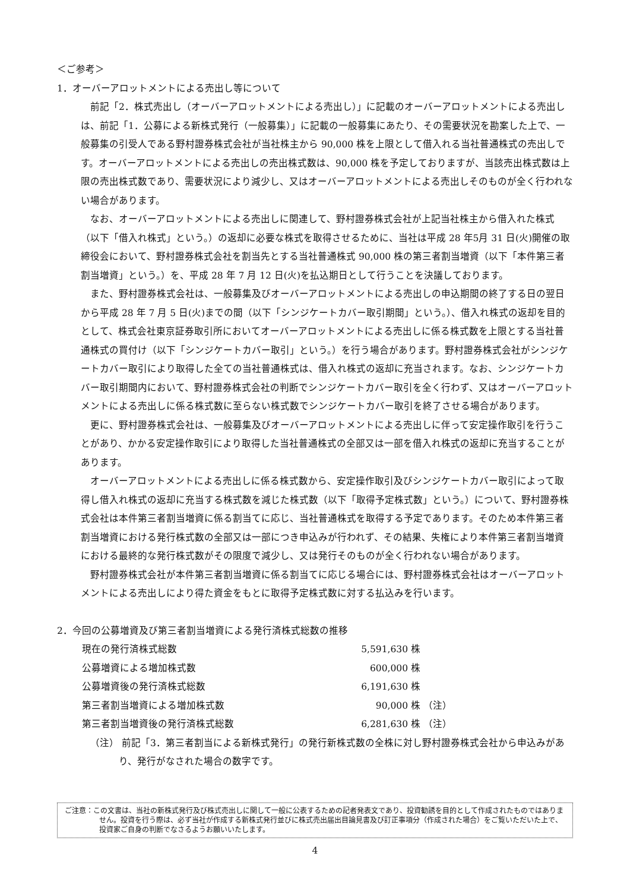＜ご参考＞
1．オーバーアロットメントによる売出し等について
前記「2．株式売出し（オーバーアロットメントによる売出し）」に記載のオーバーアロットメントによる売出しは、前記「1．公募による新株式発行（一般募集）」に記載の一般募集にあたり、その需要状況を勘案した上で、一般募集の引受人である野村證券株式会社が当社株主から 90,000 株を上限として借入れる当社普通株式の売出しです。オーバーアロットメントによる売出しの売出株式数は、90,000 株を予定しておりますが、当該売出株式数は上限の売出株式数であり、需要状況により減少し、又はオーバーアロットメントによる売出しそのものが全く行われない場合があります。
なお、オーバーアロットメントによる売出しに関連して、野村證券株式会社が上記当社株主から借入れた株式（以下「借入れ株式」という。）の返却に必要な株式を取得させるために、当社は平成 28 年5月 31 日(火)開催の取締役会において、野村證券株式会社を割当先とする当社普通株式 90,000 株の第三者割当増資（以下「本件第三者割当増資」という。）を、平成 28 年 7 月 12 日(火)を払込期日として行うことを決議しております。
また、野村證券株式会社は、一般募集及びオーバーアロットメントによる売出しの申込期間の終了する日の翌日から平成 28 年 7 月 5 日(火)までの間（以下「シンジケートカバー取引期間」という。）、借入れ株式の返却を目的として、株式会社東京証券取引所においてオーバーアロットメントによる売出しに係る株式数を上限とする当社普通株式の買付け（以下「シンジケートカバー取引」という。）を行う場合があります。野村證券株式会社がシンジケートカバー取引により取得した全ての当社普通株式は、借入れ株式の返却に充当されます。なお、シンジケートカバー取引期間内において、野村證券株式会社の判断でシンジケートカバー取引を全く行わず、又はオーバーアロットメントによる売出しに係る株式数に至らない株式数でシンジケートカバー取引を終了させる場合があります。
更に、野村證券株式会社は、一般募集及びオーバーアロットメントによる売出しに伴って安定操作取引を行うことがあり、かかる安定操作取引により取得した当社普通株式の全部又は一部を借入れ株式の返却に充当することがあります。
オーバーアロットメントによる売出しに係る株式数から、安定操作取引及びシンジケートカバー取引によって取得し借入れ株式の返却に充当する株式数を減じた株式数（以下「取得予定株式数」という。）について、野村證券株式会社は本件第三者割当増資に係る割当てに応じ、当社普通株式を取得する予定であります。そのため本件第三者割当増資における発行株式数の全部又は一部につき申込みが行われず、その結果、失権により本件第三者割当増資における最終的な発行株式数がその限度で減少し、又は発行そのものが全く行われない場合があります。
野村證券株式会社が本件第三者割当増資に係る割当てに応じる場合には、野村證券株式会社はオーバーアロットメントによる売出しにより得た資金をもとに取得予定株式数に対する払込みを行います。
2．今回の公募増資及び第三者割当増資による発行済株式総数の推移
| 現在の発行済株式総数 | 5,591,630 株 | |
| 公募増資による増加株式数 | 600,000 株 | |
| 公募増資後の発行済株式総数 | 6,191,630 株 | |
| 第三者割当増資による増加株式数 | 90,000 株 | （注） |
| 第三者割当増資後の発行済株式総数 | 6,281,630 株 | （注） |
（注） 前記「3．第三者割当による新株式発行」の発行新株式数の全株に対し野村證券株式会社から申込みがあり、発行がなされた場合の数字です。
ご注意：この文書は、当社の新株式発行及び株式売出しに関して一般に公表するための記者発表文であり、投資勧誘を目的として作成されたものではありません。投資を行う際は、必ず当社が作成する新株式発行並びに株式売出届出目論見書及び訂正事項分（作成された場合）をご覧いただいた上で、投資家ご自身の判断でなさるようお願いいたします。
4